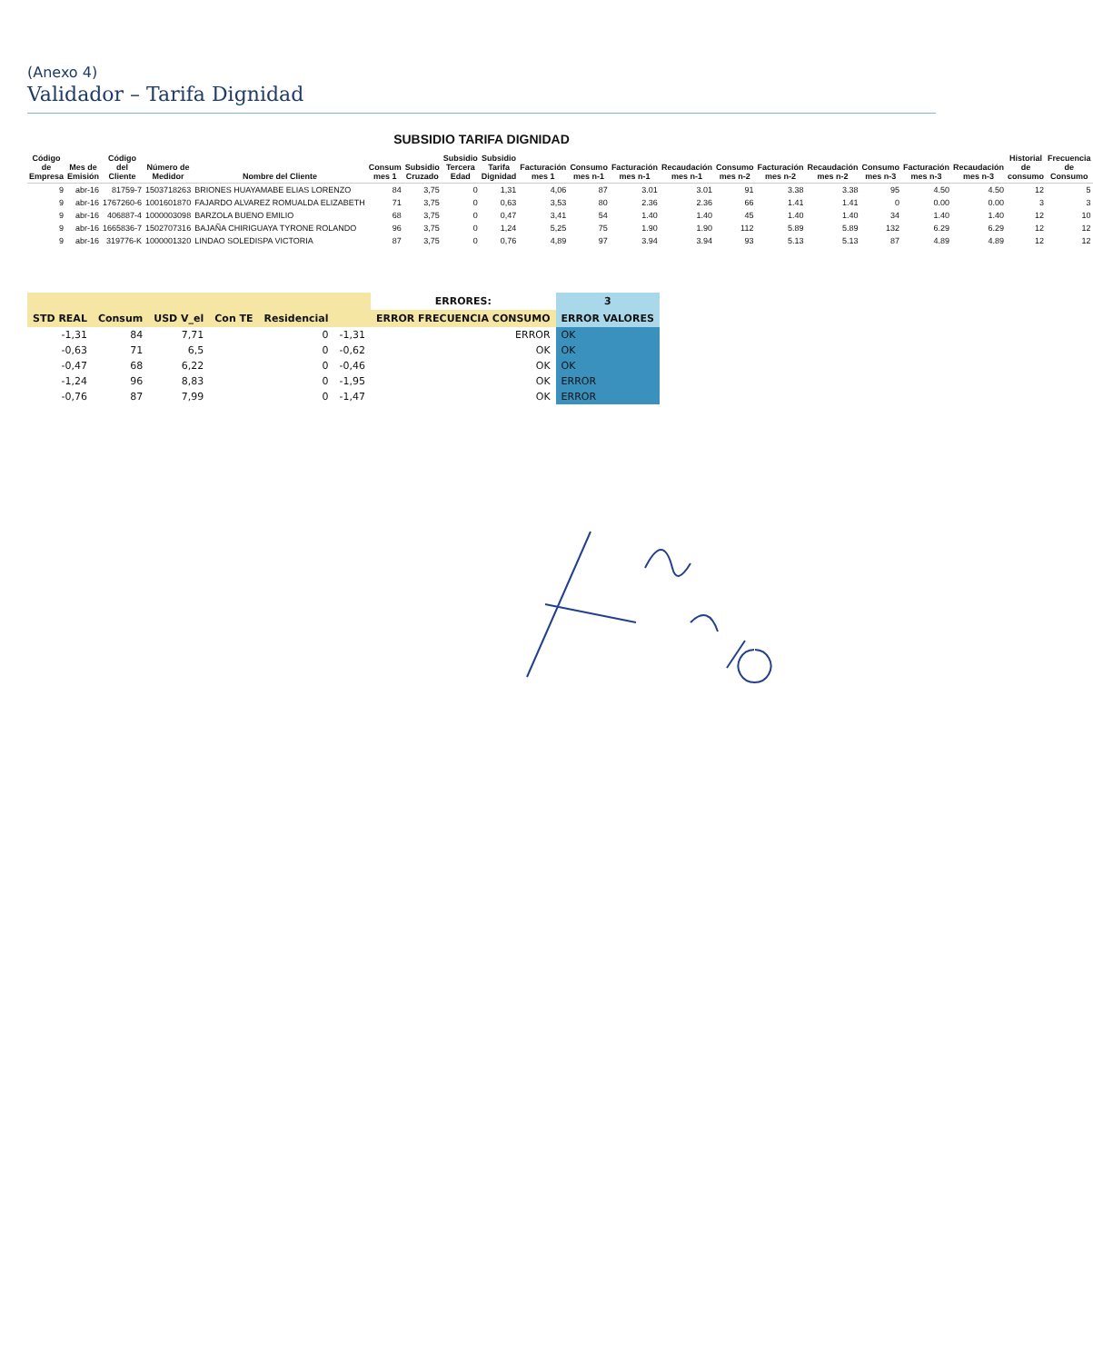(Anexo 4)
Validador – Tarifa Dignidad
SUBSIDIO TARIFA DIGNIDAD
| Código de Empresa | Mes de Emisión | Código del Cliente | Número de Medidor | Nombre del Cliente | Consum mes 1 | Subsidio Cruzado | Subsidio Tercera Edad | Subsidio Tarifa Dignidad | Facturación mes 1 | Consumo mes n-1 | Facturación mes n-1 | Recaudación mes n-1 | Consumo mes n-2 | Facturación mes n-2 | Recaudación mes n-2 | Consumo mes n-3 | Facturación mes n-3 | Recaudación mes n-3 | Historial de consumo | Frecuencia de Consumo |
| --- | --- | --- | --- | --- | --- | --- | --- | --- | --- | --- | --- | --- | --- | --- | --- | --- | --- | --- | --- | --- |
| 9 | abr-16 | 81759-7 | 1503718263 | BRIONES HUAYAMABE ELIAS LORENZO | 84 | 3,75 | 0 | 1,31 | 4,06 | 87 | 3.01 | 3.01 | 91 | 3.38 | 3.38 | 95 | 4.50 | 4.50 | 12 | 5 |
| 9 | abr-16 | 1767260-6 | 1001601870 | FAJARDO ALVAREZ ROMUALDA ELIZABETH | 71 | 3,75 | 0 | 0,63 | 3,53 | 80 | 2.36 | 2.36 | 66 | 1.41 | 1.41 | 0 | 0.00 | 0.00 | 3 | 3 |
| 9 | abr-16 | 406887-4 | 1000003098 | BARZOLA BUENO EMILIO | 68 | 3,75 | 0 | 0,47 | 3,41 | 54 | 1.40 | 1.40 | 45 | 1.40 | 1.40 | 34 | 1.40 | 1.40 | 12 | 10 |
| 9 | abr-16 | 1665836-7 | 1502707316 | BAJAÑA CHIRIGUAYA TYRONE ROLANDO | 96 | 3,75 | 0 | 1,24 | 5,25 | 75 | 1.90 | 1.90 | 112 | 5.89 | 5.89 | 132 | 6.29 | 6.29 | 12 | 12 |
| 9 | abr-16 | 319776-K | 1000001320 | LINDAO SOLEDISPA VICTORIA | 87 | 3,75 | 0 | 0,76 | 4,89 | 97 | 3.94 | 3.94 | 93 | 5.13 | 5.13 | 87 | 4.89 | 4.89 | 12 | 12 |
| | | | | | | ERRORES: | 3 |
| --- | --- | --- | --- | --- | --- | --- | --- |
| STD REAL | Consum | USD V_el | Con TE | Residencial | | ERROR FRECUENCIA CONSUMO | ERROR VALORES |
| -1,31 | 84 | 7,71 | | 0 | -1,31 | ERROR | OK |
| -0,63 | 71 | 6,5 | | 0 | -0,62 | OK | OK |
| -0,47 | 68 | 6,22 | | 0 | -0,46 | OK | OK |
| -1,24 | 96 | 8,83 | | 0 | -1,95 | OK | ERROR |
| -0,76 | 87 | 7,99 | | 0 | -1,47 | OK | ERROR |